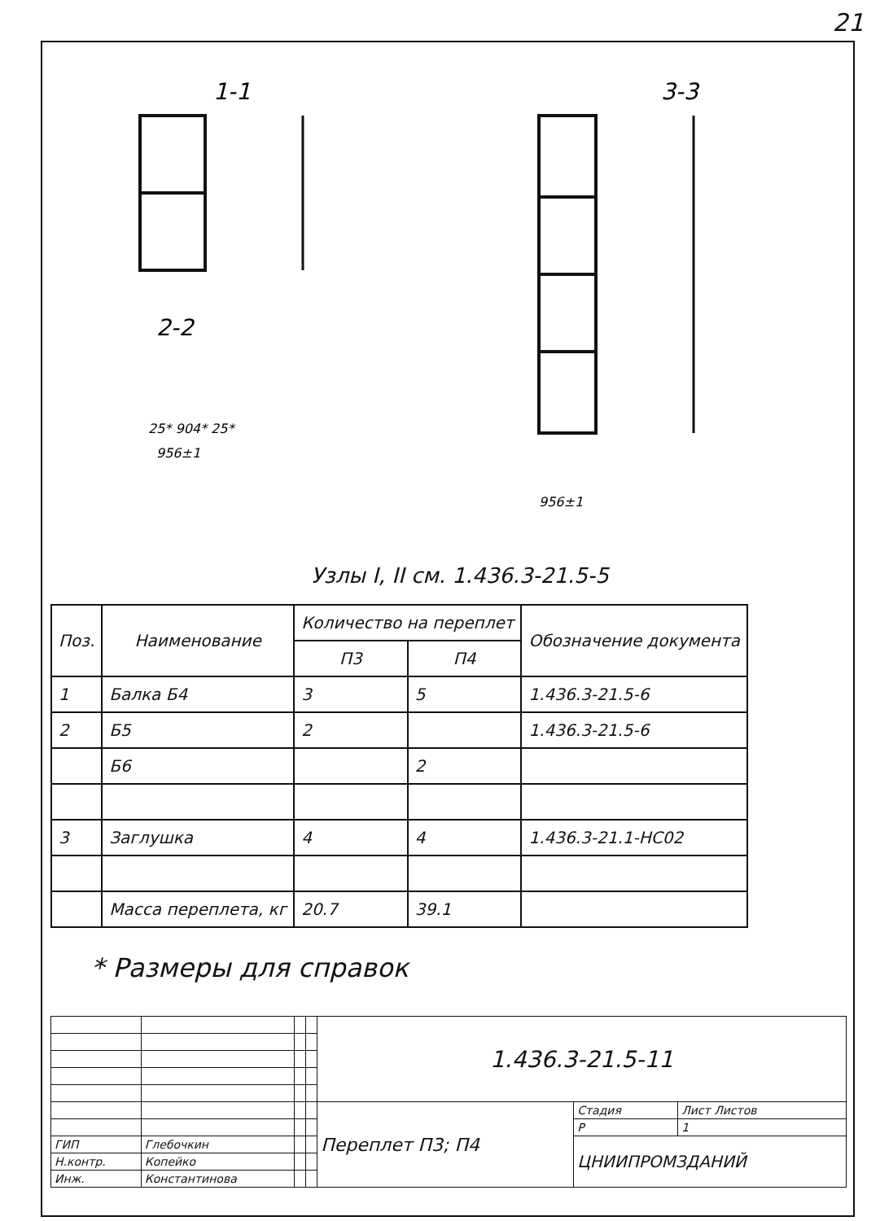21
1-1
3-3
2-2
25* 904* 25*
956±1
956±1
Узлы I, II см. 1.436.3-21.5-5
| Поз. | Наименование | Количество на переплет | | Обозначение документа |
| --- | --- | --- | --- | --- |
| | | П3 | П4 | |
| 1 | Балка Б4 | 3 | 5 | 1.436.3-21.5-6 |
| 2 | Б5 | 2 | | 1.436.3-21.5-6 |
| | Б6 | | 2 | |
| 3 | Заглушка | 4 | 4 | 1.436.3-21.1-НС02 |
| | Масса переплета, кг | 20.7 | 39.1 | |
* Размеры для справок
| | | | | 1.436.3-21.5-11 | | |
| | | | | Переплет П3; П4 | Стадия | Лист Листов |
| | | | | | Р | 1 |
| ГИП | Глебочкин | | | | ЦНИИПРОМЗДАНИЙ | |
| Н.контр. | Копейко | | | | | |
| Инж. | Константинова | | | | | |